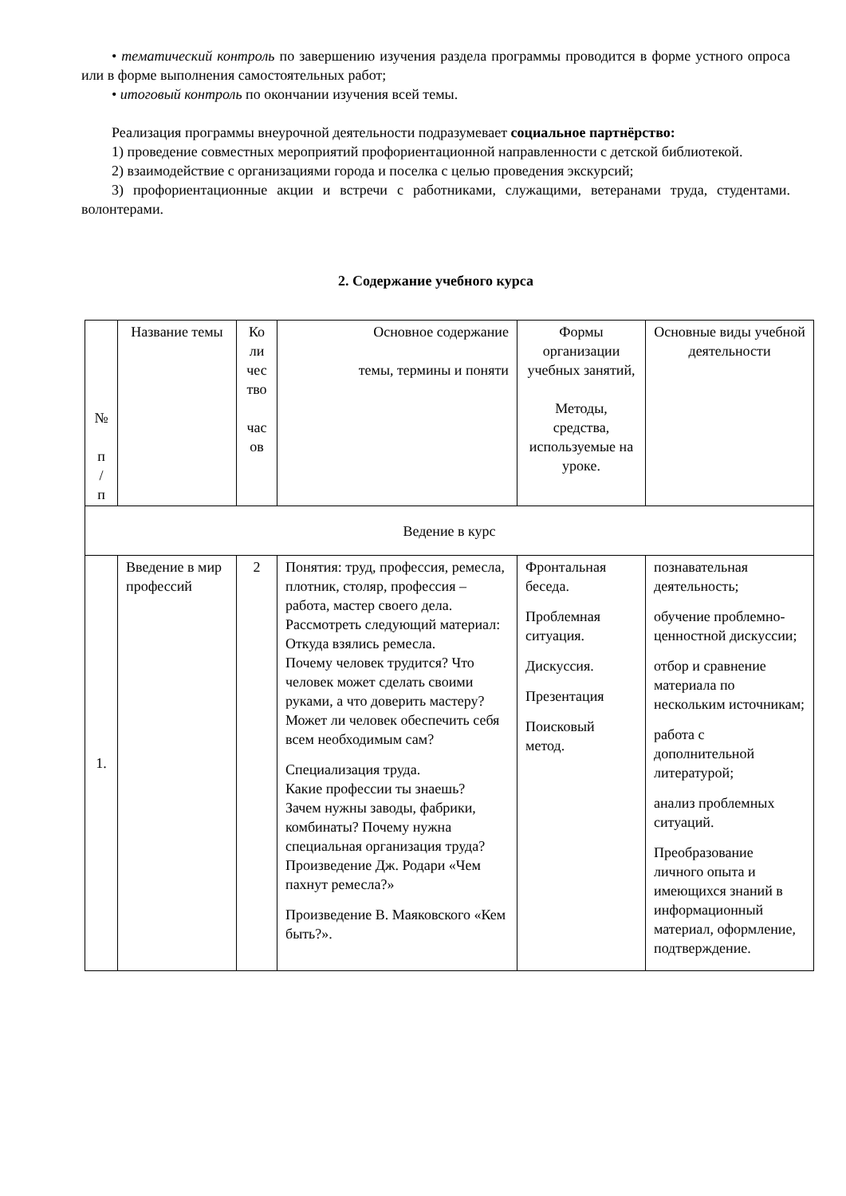• тематический контроль по завершению изучения раздела программы проводится в форме устного опроса или в форме выполнения самостоятельных работ;
• итоговый контроль по окончании изучения всей темы.
Реализация программы внеурочной деятельности подразумевает социальное партнёрство:
1) проведение совместных мероприятий профориентационной направленности с детской библиотекой.
2) взаимодействие с организациями города и поселка с целью проведения экскурсий;
3) профориентационные акции и встречи с работниками, служащими, ветеранами труда, студентами. волонтерами.
2. Содержание учебного курса
| № п / п | Название темы | Ко ли чес тво час ов | Основное содержание темы, термины и поняти | Формы организации учебных занятий, Методы, средства, используемые на уроке. | Основные виды учебной деятельности |
| --- | --- | --- | --- | --- | --- |
| Ведение в курс | | | | | |
| 1. | Введение в мир профессий | 2 | Понятия: труд, профессия, ремесла, плотник, столяр, профессия – работа, мастер своего дела. Рассмотреть следующий материал: Откуда взялись ремесла. Почему человек трудится? Что человек может сделать своими руками, а что доверить мастеру? Может ли человек обеспечить себя всем необходимым сам? Специализация труда. Какие профессии ты знаешь? Зачем нужны заводы, фабрики, комбинаты? Почему нужна специальная организация труда? Произведение Дж. Родари «Чем пахнут ремесла?» Произведение В. Маяковского «Кем быть?». | Фронтальная беседа. Проблемная ситуация. Дискуссия. Презентация Поисковый метод. | познавательная деятельность; обучение проблемно-ценностной дискуссии; отбор и сравнение материала по нескольким источникам; работа с дополнительной литературой; анализ проблемных ситуаций. Преобразование личного опыта и имеющихся знаний в информационный материал, оформление, подтверждение. |